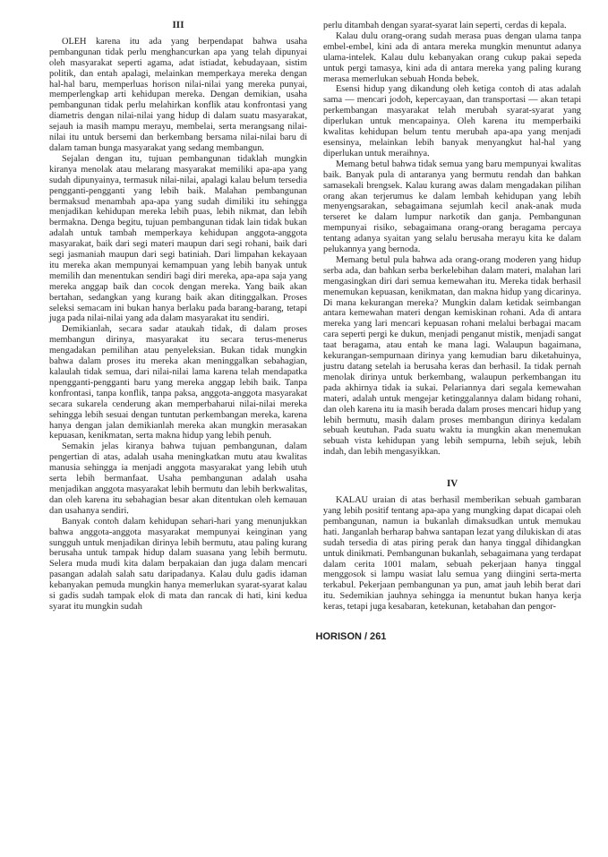III
OLEH karena itu ada yang berpendapat bahwa usaha pembangunan tidak perlu menghancurkan apa yang telah dipunyai oleh masyarakat seperti agama, adat istiadat, kebudayaan, sistim politik, dan entah apalagi, melainkan memperkaya mereka dengan hal-hal baru, memperluas horison nilai-nilai yang mereka punyai, memperlengkap arti kehidupan mereka. Dengan demikian, usaha pembangunan tidak perlu melahirkan konflik atau konfrontasi yang diametris dengan nilai-nilai yang hidup di dalam suatu masyarakat, sejauh ia masih mampu merayu, membelai, serta merangsang nilai-nilai itu untuk bersemi dan berkembang bersama nilai-nilai baru di dalam taman bunga masyarakat yang sedang membangun.
Sejalan dengan itu, tujuan pembangunan tidaklah mungkin kiranya menolak atau melarang masyarakat memiliki apa-apa yang sudah dipunyainya, termasuk nilai-nilai, apalagi kalau belum tersedia pengganti-pengganti yang lebih baik. Malahan pembangunan bermaksud menambah apa-apa yang sudah dimiliki itu sehingga menjadikan kehidupan mereka lebih puas, lebih nikmat, dan lebih bermakna. Denga begitu, tujuan pembangunan tidak lain tidak bukan adalah untuk tambah memperkaya kehidupan anggota-anggota masyarakat, baik dari segi materi maupun dari segi rohani, baik dari segi jasmaniah maupun dari segi batiniah. Dari limpahan kekayaan itu mereka akan mempunyai kemampuan yang lebih banyak untuk memilih dan menentukan sendiri bagi diri mereka, apa-apa saja yang mereka anggap baik dan cocok dengan mereka. Yang baik akan bertahan, sedangkan yang kurang baik akan ditinggalkan. Proses seleksi semacam ini bukan hanya berlaku pada barang-barang, tetapi juga pada nilai-nilai yang ada dalam masyarakat itu sendiri.
Demikianlah, secara sadar ataukah tidak, di dalam proses membangun dirinya, masyarakat itu secara terus-menerus mengadakan pemilihan atau penyeleksian. Bukan tidak mungkin bahwa dalam proses itu mereka akan meninggalkan sebahagian, kalaulah tidak semua, dari nilai-nilai lama karena telah mendapatka npengganti-pengganti baru yang mereka anggap lebih baik. Tanpa konfrontasi, tanpa konflik, tanpa paksa, anggota-anggota masyarakat secara sukarela cenderung akan memperbaharui nilai-nilai mereka sehingga lebih sesuai dengan tuntutan perkembangan mereka, karena hanya dengan jalan demikianlah mereka akan mungkin merasakan kepuasan, kenikmatan, serta makna hidup yang lebih penuh.
Semakin jelas kiranya bahwa tujuan pembangunan, dalam pengertian di atas, adalah usaha meningkatkan mutu atau kwalitas manusia sehingga ia menjadi anggota masyarakat yang lebih utuh serta lebih bermanfaat. Usaha pembangunan adalah usaha menjadikan anggota masyarakat lebih bermutu dan lebih berkwalitas, dan oleh karena itu sebahagian besar akan ditentukan oleh kemauan dan usahanya sendiri.
Banyak contoh dalam kehidupan sehari-hari yang menunjukkan bahwa anggota-anggota masyarakat mempunyai keinginan yang sungguh untuk menjadikan dirinya lebih bermutu, atau paling kurang berusaha untuk tampak hidup dalam suasana yang lebih bermutu. Selera muda mudi kita dalam berpakaian dan juga dalam mencari pasangan adalah salah satu daripadanya. Kalau dulu gadis idaman kebanyakan pemuda mungkin hanya memerlukan syarat-syarat kalau si gadis sudah tampak elok di mata dan rancak di hati, kini kedua syarat itu mungkin sudah
perlu ditambah dengan syarat-syarat lain seperti, cerdas di kepala.
Kalau dulu orang-orang sudah merasa puas dengan ulama tanpa embel-embel, kini ada di antara mereka mungkin menuntut adanya ulama-intelek. Kalau dulu kebanyakan orang cukup pakai sepeda untuk pergi tamasya, kini ada di antara mereka yang paling kurang merasa memerlukan sebuah Honda bebek.
Esensi hidup yang dikandung oleh ketiga contoh di atas adalah sama — mencari jodoh, kepercayaan, dan transportasi — akan tetapi perkembangan masyarakat telah merubah syarat-syarat yang diperlukan untuk mencapainya. Oleh karena itu memperbaiki kwalitas kehidupan belum tentu merubah apa-apa yang menjadi esensinya, melainkan lebih banyak menyangkut hal-hal yang diperlukan untuk meraihnya.
Memang betul bahwa tidak semua yang baru mempunyai kwalitas baik. Banyak pula di antaranya yang bermutu rendah dan bahkan samasekali brengsek. Kalau kurang awas dalam mengadakan pilihan orang akan terjerumus ke dalam lembah kehidupan yang lebih menyengsarakan, sebagaimana sejumlah kecil anak-anak muda terseret ke dalam lumpur narkotik dan ganja. Pembangunan mempunyai risiko, sebagaimana orang-orang beragama percaya tentang adanya syaitan yang selalu berusaha merayu kita ke dalam pelukannya yang bernoda.
Memang betul pula bahwa ada orang-orang moderen yang hidup serba ada, dan bahkan serba berkelebihan dalam materi, malahan lari mengasingkan diri dari semua kemewahan itu. Mereka tidak berhasil menemukan kepuasan, kenikmatan, dan makna hidup yang dicarinya. Di mana kekurangan mereka? Mungkin dalam ketidak seimbangan antara kemewahan materi dengan kemiskinan rohani. Ada di antara mereka yang lari mencari kepuasan rohani melalui berbagai macam cara seperti pergi ke dukun, menjadi penganut mistik, menjadi sangat taat beragama, atau entah ke mana lagi. Walaupun bagaimana, kekurangan-sempurnaan dirinya yang kemudian baru diketahuinya, justru datang setelah ia berusaha keras dan berhasil. Ia tidak pernah menolak dirinya untuk berkembang, walaupun perkembangan itu pada akhirnya tidak ia sukai. Pelariannya dari segala kemewahan materi, adalah untuk mengejar ketinggalannya dalam bidang rohani, dan oleh karena itu ia masih berada dalam proses mencari hidup yang lebih bermutu, masih dalam proses membangun dirinya kedalam sebuah keutuhan. Pada suatu waktu ia mungkin akan menemukan sebuah vista kehidupan yang lebih sempurna, lebih sejuk, lebih indah, dan lebih mengasyikkan.
IV
KALAU uraian di atas berhasil memberikan sebuah gambaran yang lebih positif tentang apa-apa yang mungking dapat dicapai oleh pembangunan, namun ia bukanlah dimaksudkan untuk memukau hati. Janganlah berharap bahwa santapan lezat yang dilukiskan di atas sudah tersedia di atas piring perak dan hanya tinggal dihidangkan untuk dinikmati. Pembangunan bukanlah, sebagaimana yang terdapat dalam cerita 1001 malam, sebuah pekerjaan hanya tinggal menggosok si lampu wasiat lalu semua yang diingini serta-merta terkabul. Pekerjaan pembangunan ya pun, amat jauh lebih berat dari itu. Sedemikian jauhnya sehingga ia menuntut bukan hanya kerja keras, tetapi juga kesabaran, ketekunan, ketabahan dan pengor-
HORISON / 261